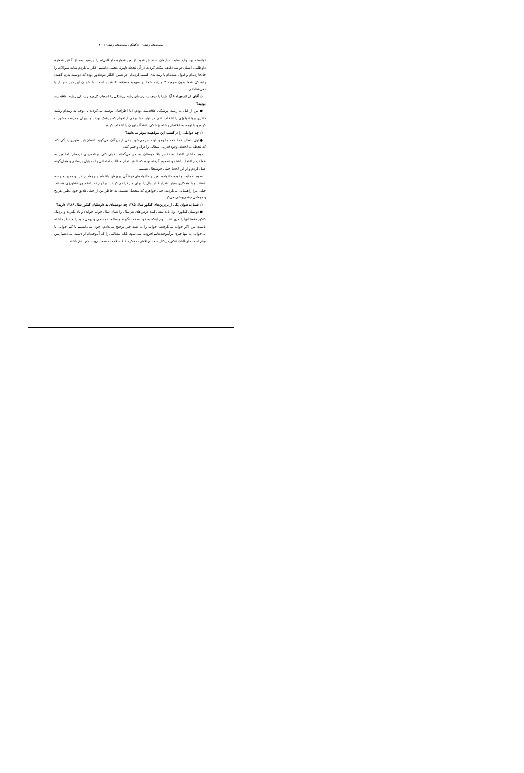استعدادهای درخشان ۶۰/ گفتگو با استعدادهای درخشان / ۴۰۰
توانسته بود وارد سایت سازمان سنجش شود. از من شمارهٔ داوطلبی‌ام را پرسید. بعد از گفتن شمارهٔ داوطلبی، ایشان دو سه دقیقه مکث کردند. در آن لحظه دلهرهٔ عجیبی داشتم. فکر می‌کردم شاید سؤالات را جابجا زده‌ام و قبول نشده‌ام یا رتبه بدی کسب کرده‌ام. در همین افکار غوطه‌ور بودم که دوست پدرم گفت: رتبه کل شما بدون سهمیه ۳ و رتبه شما در سهمیهٔ منطقه، ۲ شده است. با شنیدن این خبر سر از پا نمی‌شناختم.
○ آقای ابوالفتح‌زاده! آیا شما با توجه به رتبه‌تان رشته پزشکی را انتخاب کردید یا به این رشته علاقه‌مند بودید؟
● من از قبل به رشته پزشکی علاقه‌مند بودم؛ اما اطرافیان توصیه می‌کردند با توجه به رتبه‌ام رشته دکتری بیوتکنولوژی را انتخاب کنم. در نهایت با برخی از اقوام که پزشک بودند و دبیران مدرسه مشورت کردم و با توجه به علاقه‌ام رشته پزشکی دانشگاه تهران را انتخاب کردم.
○ چه عواملی را در کسب این موفقیت مؤثر می‌دانید؟
● اول: لطف خدا. همه جا وجود او حس می‌شود. یکی از بزرگان می‌گوید: انسان باید طوری زندگی کند که لحظه به لحظه، وجود قدرتی متعالی را درک و حس کند.
دوم: داشتن اعتماد به نفس بالا. دوستان به من می‌گفتند: خیلی کلی برنامه‌ریزی کرده‌ام؛ اما من به عملکردم اعتماد داشتم و تصمیم گرفته بودم که تا عید تمام مطالب امتحانی را به پایان برسانم و همان‌گونه عمل کردم و از این لحاظ خیلی خوشحال هستم.
سوم: حمایت و توجه خانواده. من در خانواده‌ای فرهنگی پرورش یافته‌ام. پدرومادرم هر دو مدیر مدرسه هستند و با همکاری بسیار، شرایط ایده‌آل را برای من فراهم کردند. برادرم که دانشجوی کشاورزی هستند، خیلی مرا راهنمایی می‌کردند؛ حتی خواهرم که محصل هستند، به خاطر من از خیلی علایق خود نظیر تفریح و مهمانی چشم‌پوشی می‌کرد.
○ شما به‌عنوان یکی از برترین‌های کنکور سال ۱۳۸۵ چه توصیه‌ای به داوطلبان کنکور سال ۱۳۸۶ دارید؟
● دوستان کنکوری اول باید سعی کنند درس‌های هر سال را همان سال خوب خوانده و یاد بگیرند و نزدیک کنکور فقط آنها را مرور کنند. دوم اینکه به خود سخت نگیرند و سلامت جسمی و روحی خود را مدنظر داشته باشند. من اگر خوابم می‌گرفت، خواب را به همه چیز ترجیح می‌دادم؛ چون می‌دانستم با کم خوابی یا بی‌خوابی نه تنها چیزی برآموخته‌هایم افزوده نمی‌شود، بلکه مطالبی را که آموخته‌ام از دست می‌دهم؛ پس بهتر است داوطلبان کنکور در کنار سعی و تلاش به فکر حفظ سلامت جسمی روحی خود نیز باشند.